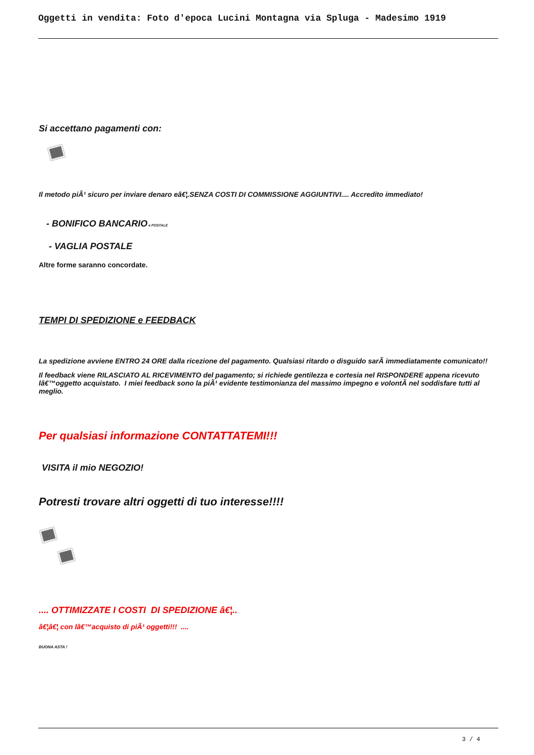Oggetti in vendita: Foto d'epoca Lucini Montagna via Spluga - Madesimo 1919
Si accettano pagamenti con:
Il metodo piÃ¹ sicuro per inviare denaro eâ€¦.SENZA COSTI DI COMMISSIONE AGGIUNTIVI.... Accredito immediato!
- BONIFICO BANCARIO e POSTALE
- VAGLIA POSTALE
Altre forme saranno concordate.
TEMPI DI SPEDIZIONE e FEEDBACK
La spedizione avviene ENTRO 24 ORE dalla ricezione del pagamento. Qualsiasi ritardo o disguido sarÃ immediatamente comunicato!!
Il feedback viene RILASCIATO AL RICEVIMENTO del pagamento; si richiede gentilezza e cortesia nel RISPONDERE appena ricevuto lâ€™oggetto acquistato. I miei feedback sono la piÃ¹ evidente testimonianza del massimo impegno e volontÃ nel soddisfare tutti al meglio.
Per qualsiasi informazione CONTATTATEMI!!!
VISITA il mio NEGOZIO!
Potresti trovare altri oggetti di tuo interesse!!!!
.... OTTIMIZZATE I COSTI DI SPEDIZIONE â€¦..
â€¦â€¦ con lâ€™acquisto di piÃ¹ oggetti!!! ....
BUONA ASTA !
3 / 4